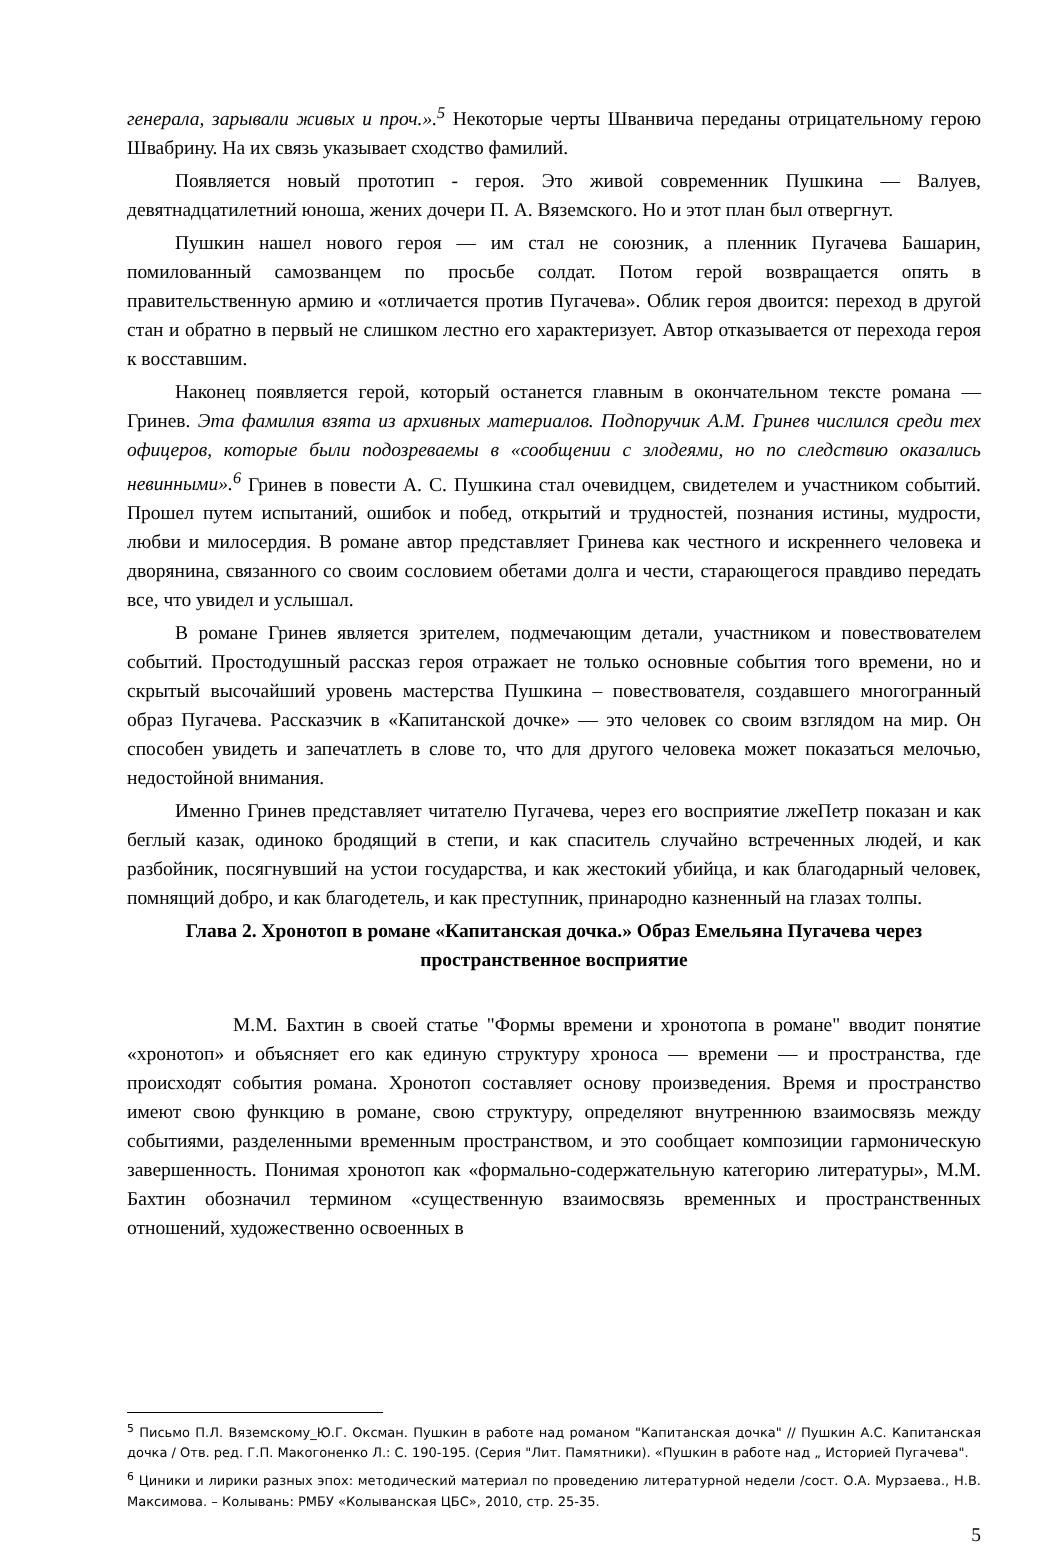генерала, зарывали живых и проч.».<sup>5</sup> Некоторые черты Шванвича переданы отрицательному герою Швабрину. На их связь указывает сходство фамилий.
Появляется новый прототип - героя. Это живой современник Пушкина — Валуев, девятнадцатилетний юноша, жених дочери П. А. Вяземского. Но и этот план был отвергнут.
Пушкин нашел нового героя — им стал не союзник, а пленник Пугачева Башарин, помилованный самозванцем по просьбе солдат. Потом герой возвращается опять в правительственную армию и «отличается против Пугачева». Облик героя двоится: переход в другой стан и обратно в первый не слишком лестно его характеризует. Автор отказывается от перехода героя к восставшим.
Наконец появляется герой, который останется главным в окончательном тексте романа — Гринев. Эта фамилия взята из архивных материалов. Подпоручик А.М. Гринев числился среди тех офицеров, которые были подозреваемы в «сообщении с злодеями, но по следствию оказались невинными».<sup>6</sup> Гринев в повести А. С. Пушкина стал очевидцем, свидетелем и участником событий. Прошел путем испытаний, ошибок и побед, открытий и трудностей, познания истины, мудрости, любви и милосердия. В романе автор представляет Гринева как честного и искреннего человека и дворянина, связанного со своим сословием обетами долга и чести, старающегося правдиво передать все, что увидел и услышал.
В романе Гринев является зрителем, подмечающим детали, участником и повествователем событий. Простодушный рассказ героя отражает не только основные события того времени, но и скрытый высочайший уровень мастерства Пушкина – повествователя, создавшего многогранный образ Пугачева. Рассказчик в «Капитанской дочке» — это человек со своим взглядом на мир. Он способен увидеть и запечатлеть в слове то, что для другого человека может показаться мелочью, недостойной внимания.
Именно Гринев представляет читателю Пугачева, через его восприятие лжеПетр показан и как беглый казак, одиноко бродящий в степи, и как спаситель случайно встреченных людей, и как разбойник, посягнувший на устои государства, и как жестокий убийца, и как благодарный человек, помнящий добро, и как благодетель, и как преступник, принародно казненный на глазах толпы.
Глава 2. Хронотоп в романе «Капитанская дочка.» Образ Емельяна Пугачева через пространственное восприятие
М.М. Бахтин в своей статье "Формы времени и хронотопа в романе" вводит понятие «хронотоп» и объясняет его как единую структуру хроноса — времени — и пространства, где происходят события романа. Хронотоп составляет основу произведения. Время и пространство имеют свою функцию в романе, свою структуру, определяют внутреннюю взаимосвязь между событиями, разделенными временным пространством, и это сообщает композиции гармоническую завершенность. Понимая хронотоп как «формально-содержательную категорию литературы», М.М. Бахтин обозначил термином «существенную взаимосвязь временных и пространственных отношений, художественно освоенных в
<sup>5</sup> Письмо П.Л. Вяземскому_Ю.Г. Оксман. Пушкин в работе над романом "Капитанская дочка" // Пушкин А.С. Капитанская дочка / Отв. ред. Г.П. Макогоненко Л.: С. 190-195. (Серия "Лит. Памятники). «Пушкин в работе над „ Историей Пугачева".
<sup>6</sup> Циники и лирики разных эпох: методический материал по проведению литературной недели /сост. О.А. Мурзаева., Н.В. Максимова. – Колывань: РМБУ «Колыванская ЦБС», 2010, стр. 25-35.
5